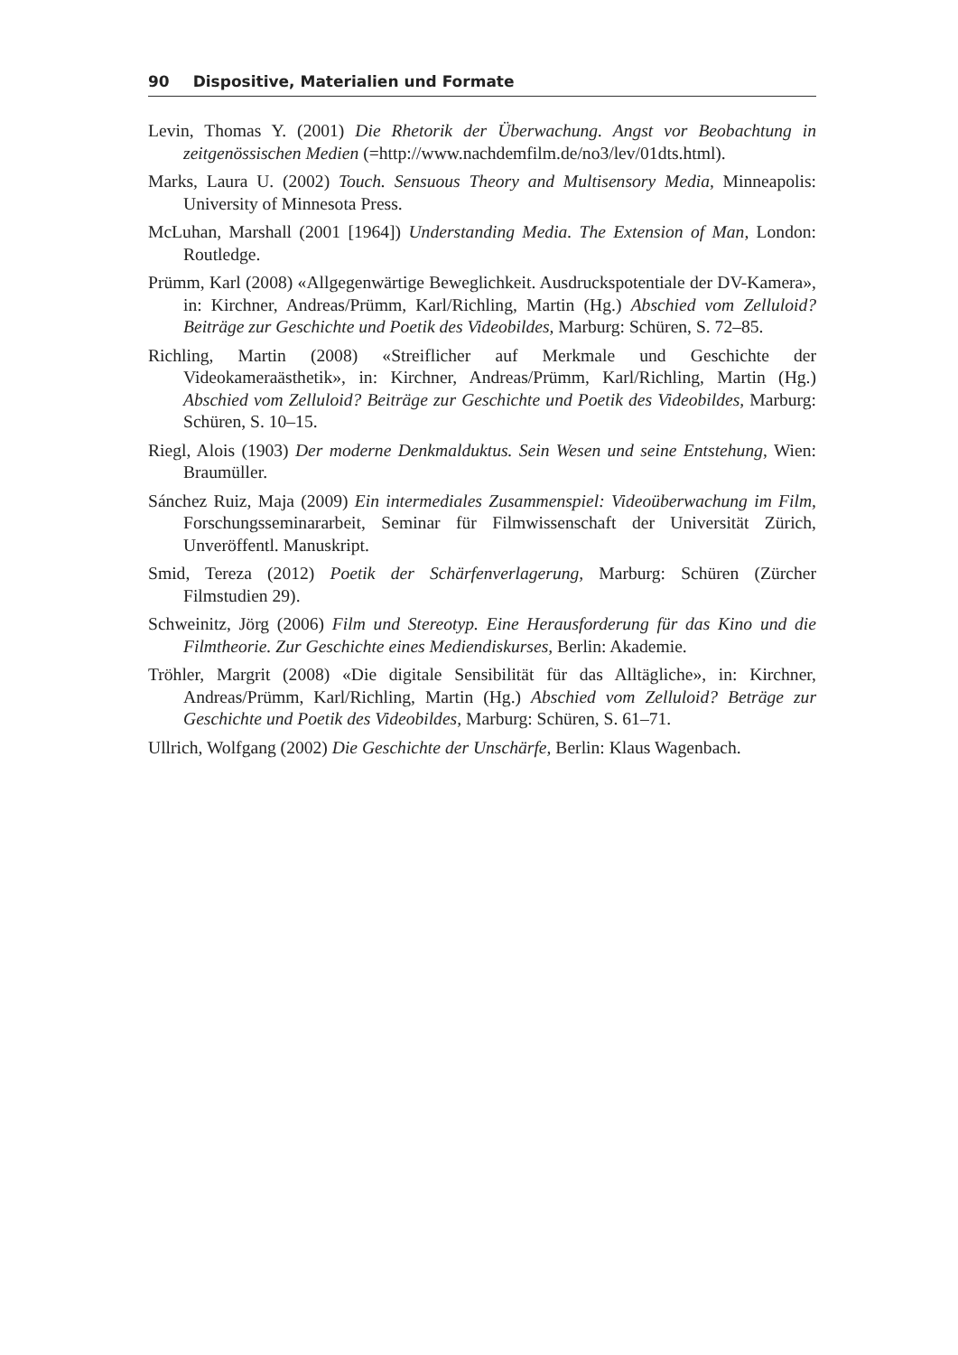90 Dispositive, Materialien und Formate
Levin, Thomas Y. (2001) Die Rhetorik der Überwachung. Angst vor Beobachtung in zeitgenössischen Medien (=http://www.nachdemfilm.de/no3/lev/01dts.html).
Marks, Laura U. (2002) Touch. Sensuous Theory and Multisensory Media, Minneapolis: University of Minnesota Press.
McLuhan, Marshall (2001 [1964]) Understanding Media. The Extension of Man, London: Routledge.
Prümm, Karl (2008) «Allgegenwärtige Beweglichkeit. Ausdruckspotentiale der DV-Kamera», in: Kirchner, Andreas/Prümm, Karl/Richling, Martin (Hg.) Abschied vom Zelluloid? Beiträge zur Geschichte und Poetik des Videobildes, Marburg: Schüren, S. 72–85.
Richling, Martin (2008) «Streiflicher auf Merkmale und Geschichte der Videokameraästhetik», in: Kirchner, Andreas/Prümm, Karl/Richling, Martin (Hg.) Abschied vom Zelluloid? Beiträge zur Geschichte und Poetik des Videobildes, Marburg: Schüren, S. 10–15.
Riegl, Alois (1903) Der moderne Denkmalduktus. Sein Wesen und seine Entstehung, Wien: Braumüller.
Sánchez Ruiz, Maja (2009) Ein intermediales Zusammenspiel: Videoüberwachung im Film, Forschungsseminararbeit, Seminar für Filmwissenschaft der Universität Zürich, Unveröffentl. Manuskript.
Smid, Tereza (2012) Poetik der Schärfenverlagerung, Marburg: Schüren (Zürcher Filmstudien 29).
Schweinitz, Jörg (2006) Film und Stereotyp. Eine Herausforderung für das Kino und die Filmtheorie. Zur Geschichte eines Mediendiskurses, Berlin: Akademie.
Tröhler, Margrit (2008) «Die digitale Sensibilität für das Alltägliche», in: Kirchner, Andreas/Prümm, Karl/Richling, Martin (Hg.) Abschied vom Zelluloid? Beträge zur Geschichte und Poetik des Videobildes, Marburg: Schüren, S. 61–71.
Ullrich, Wolfgang (2002) Die Geschichte der Unschärfe, Berlin: Klaus Wagenbach.